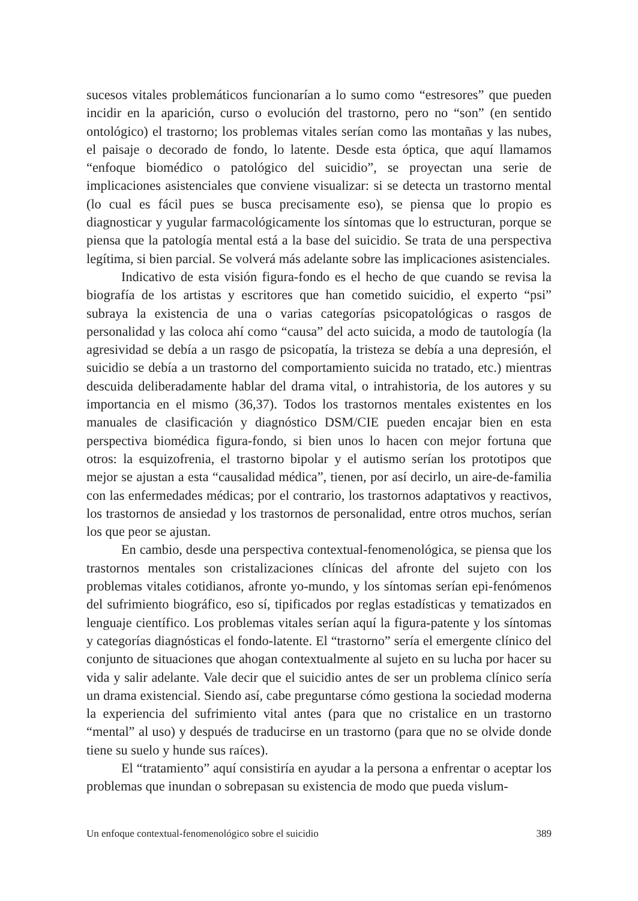sucesos vitales problemáticos funcionarían a lo sumo como “estresores” que pueden incidir en la aparición, curso o evolución del trastorno, pero no “son” (en sentido ontológico) el trastorno; los problemas vitales serían como las montañas y las nubes, el paisaje o decorado de fondo, lo latente. Desde esta óptica, que aquí llamamos “enfoque biomédico o patológico del suicidio”, se proyectan una serie de implicaciones asistenciales que conviene visualizar: si se detecta un trastorno mental (lo cual es fácil pues se busca precisamente eso), se piensa que lo propio es diagnosticar y yugular farmacológicamente los síntomas que lo estructuran, porque se piensa que la patología mental está a la base del suicidio. Se trata de una perspectiva legítima, si bien parcial. Se volverá más adelante sobre las implicaciones asistenciales.
Indicativo de esta visión figura-fondo es el hecho de que cuando se revisa la biografía de los artistas y escritores que han cometido suicidio, el experto “psi” subraya la existencia de una o varias categorías psicopatológicas o rasgos de personalidad y las coloca ahí como “causa” del acto suicida, a modo de tautología (la agresividad se debía a un rasgo de psicopatía, la tristeza se debía a una depresión, el suicidio se debía a un trastorno del comportamiento suicida no tratado, etc.) mientras descuida deliberadamente hablar del drama vital, o intrahistoria, de los autores y su importancia en el mismo (36,37). Todos los trastornos mentales existentes en los manuales de clasificación y diagnóstico DSM/CIE pueden encajar bien en esta perspectiva biomédica figura-fondo, si bien unos lo hacen con mejor fortuna que otros: la esquizofrenia, el trastorno bipolar y el autismo serían los prototipos que mejor se ajustan a esta “causalidad médica”, tienen, por así decirlo, un aire-de-familia con las enfermedades médicas; por el contrario, los trastornos adaptativos y reactivos, los trastornos de ansiedad y los trastornos de personalidad, entre otros muchos, serían los que peor se ajustan.
En cambio, desde una perspectiva contextual-fenomenológica, se piensa que los trastornos mentales son cristalizaciones clínicas del afronte del sujeto con los problemas vitales cotidianos, afronte yo-mundo, y los síntomas serían epi-fenómenos del sufrimiento biográfico, eso sí, tipificados por reglas estadísticas y tematizados en lenguaje científico. Los problemas vitales serían aquí la figura-patente y los síntomas y categorías diagnósticas el fondo-latente. El “trastorno” sería el emergente clínico del conjunto de situaciones que ahogan contextualmente al sujeto en su lucha por hacer su vida y salir adelante. Vale decir que el suicidio antes de ser un problema clínico sería un drama existencial. Siendo así, cabe preguntarse cómo gestiona la sociedad moderna la experiencia del sufrimiento vital antes (para que no cristalice en un trastorno “mental” al uso) y después de traducirse en un trastorno (para que no se olvide donde tiene su suelo y hunde sus raíces).
El “tratamiento” aquí consistiría en ayudar a la persona a enfrentar o aceptar los problemas que inundan o sobrepasan su existencia de modo que pueda vislum-
Un enfoque contextual-fenomenológico sobre el suicidio 389